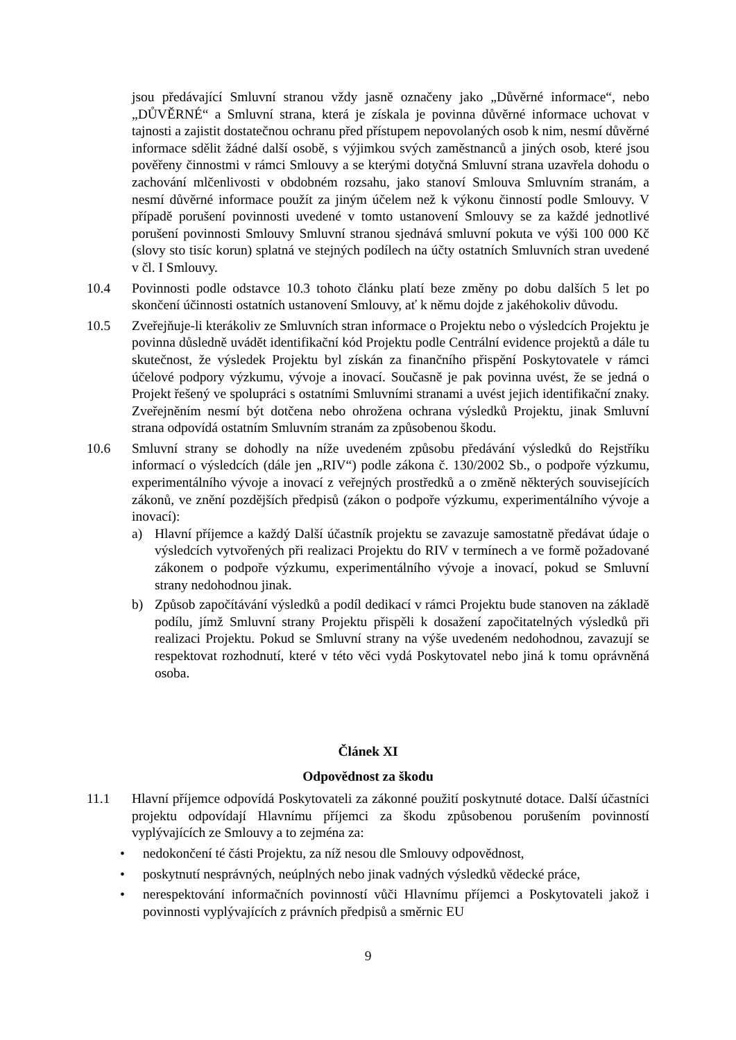jsou předávající Smluvní stranou vždy jasně označeny jako „Důvěrné informace“, nebo „DŮVĚRNÉ“ a Smluvní strana, která je získala je povinna důvěrné informace uchovat v tajnosti a zajistit dostatečnou ochranu před přístupem nepovolaných osob k nim, nesmí důvěrné informace sdělit žádné další osobě, s výjimkou svých zaměstnanců a jiných osob, které jsou pověřeny činnostmi v rámci Smlouvy a se kterými dotyčná Smluvní strana uzavřela dohodu o zachování mlčenlivosti v obdobném rozsahu, jako stanoví Smlouva Smluvním stranám, a nesmí důvěrné informace použít za jiným účelem než k výkonu činností podle Smlouvy. V případě porušení povinnosti uvedené v tomto ustanovení Smlouvy se za každé jednotlivé porušení povinnosti Smlouvy Smluvní stranou sjednává smluvní pokuta ve výši 100 000 Kč (slovy sto tisíc korun) splatná ve stejných podílech na účty ostatních Smluvních stran uvedené v čl. I Smlouvy.
10.4 Povinnosti podle odstavce 10.3 tohoto článku platí beze změny po dobu dalších 5 let po skončení účinnosti ostatních ustanovení Smlouvy, ať k němu dojde z jakéhokoliv důvodu.
10.5 Zveřejňuje-li kterákoliv ze Smluvních stran informace o Projektu nebo o výsledcích Projektu je povinna důsledně uvádět identifikační kód Projektu podle Centrální evidence projektů a dále tu skutečnost, že výsledek Projektu byl získán za finančního přispění Poskytovatele v rámci účelové podpory výzkumu, vývoje a inovací. Současně je pak povinna uvést, že se jedná o Projekt řešený ve spolupráci s ostatními Smluvními stranami a uvést jejich identifikační znaky. Zveřejněním nesmí být dotčena nebo ohrožena ochrana výsledků Projektu, jinak Smluvní strana odpovídá ostatním Smluvním stranám za způsobenou škodu.
10.6 Smluvní strany se dohodly na níže uvedeném způsobu předávání výsledků do Rejstříku informací o výsledcích (dále jen „RIV“) podle zákona č. 130/2002 Sb., o podpoře výzkumu, experimentálního vývoje a inovací z veřejných prostředků a o změně některých souvisejících zákonů, ve znění pozdějších předpisů (zákon o podpoře výzkumu, experimentálního vývoje a inovací):
a) Hlavní příjemce a každý Další účastník projektu se zavazuje samostatně předávat údaje o výsledcích vytvořených při realizaci Projektu do RIV v termínech a ve formě požadované zákonem o podpoře výzkumu, experimentálního vývoje a inovací, pokud se Smluvní strany nedohodnou jinak.
b) Způsob započítávání výsledků a podíl dedikací v rámci Projektu bude stanoven na základě podílu, jímž Smluvní strany Projektu přispěli k dosažení započitatelných výsledků při realizaci Projektu. Pokud se Smluvní strany na výše uvedeném nedohodnou, zavazují se respektovat rozhodnutí, které v této věci vydá Poskytovatel nebo jiná k tomu oprávněná osoba.
Článek XI
Odpovědnost za škodu
11.1 Hlavní příjemce odpovídá Poskytovateli za zákonné použití poskytnuté dotace. Další účastníci projektu odpovídají Hlavnímu příjemci za škodu způsobenou porušením povinností vyplývajících ze Smlouvy a to zejména za:
• nedokončení té části Projektu, za níž nesou dle Smlouvy odpovědnost,
• poskytnutí nesprávných, neúplných nebo jinak vadných výsledků vědecké práce,
• nerespektování informačních povinností vůči Hlavnímu příjemci a Poskytovateli jakož i povinnosti vyplývajících z právních předpisů a směrnic EU
9